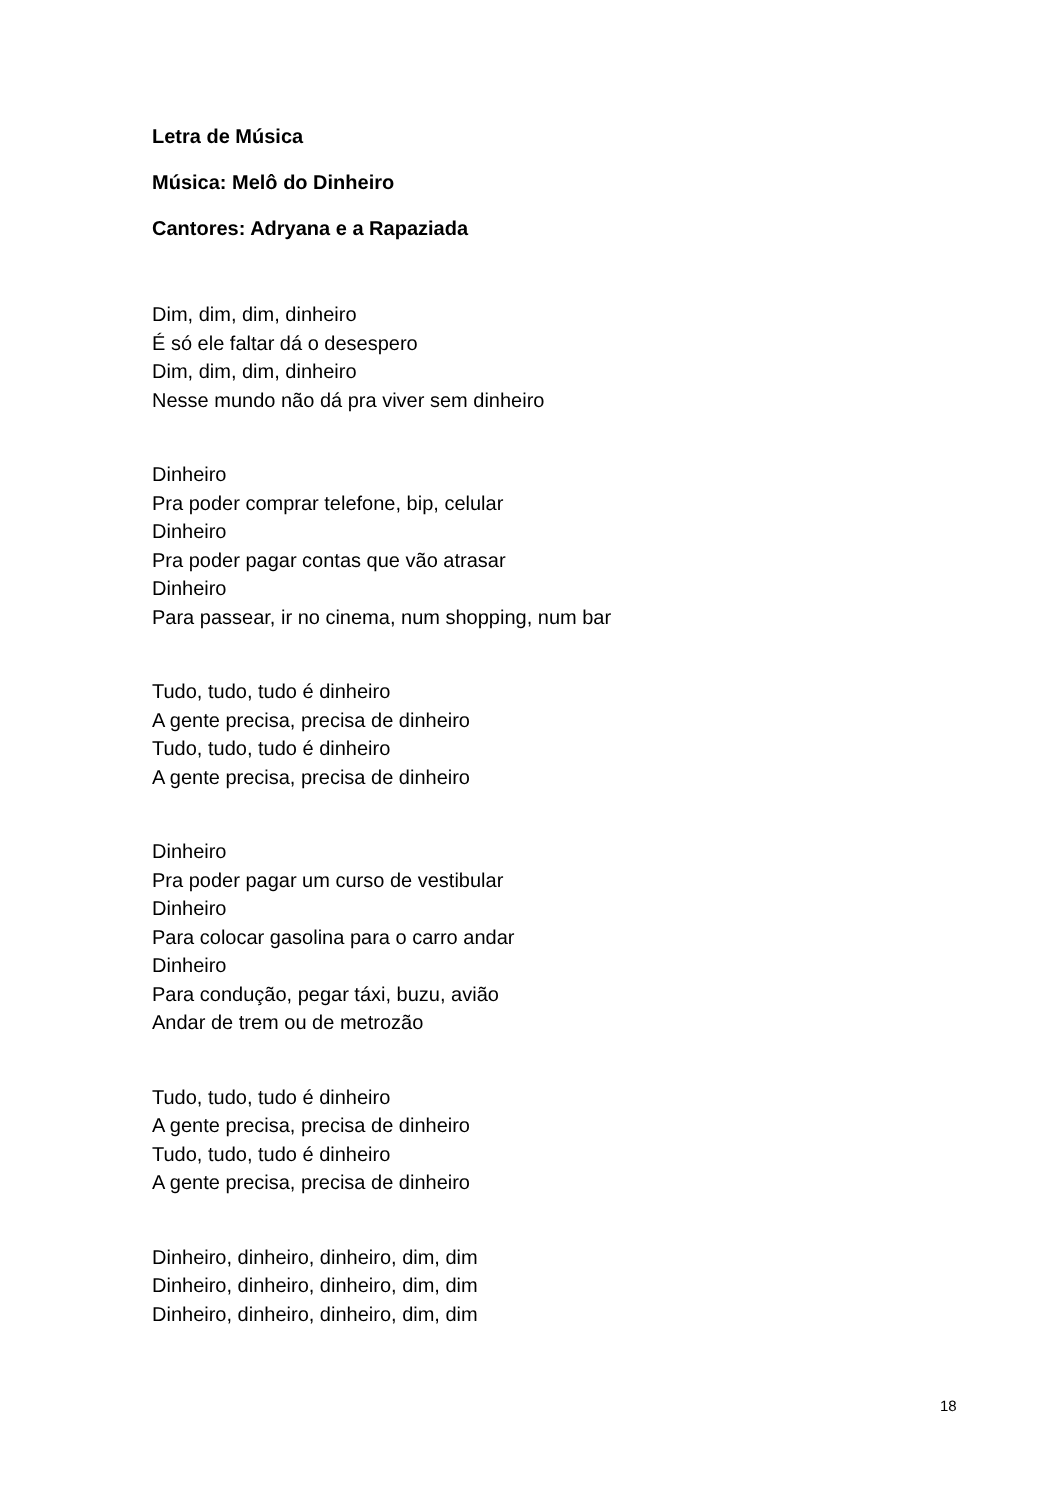Letra de Música
Música: Melô do Dinheiro
Cantores: Adryana e a Rapaziada
Dim, dim, dim, dinheiro
É só ele faltar dá o desespero
Dim, dim, dim, dinheiro
Nesse mundo não dá pra viver sem dinheiro
Dinheiro
Pra poder comprar telefone, bip, celular
Dinheiro
Pra poder pagar contas que vão atrasar
Dinheiro
Para passear, ir no cinema, num shopping, num bar
Tudo, tudo, tudo é dinheiro
A gente precisa, precisa de dinheiro
Tudo, tudo, tudo é dinheiro
A gente precisa, precisa de dinheiro
Dinheiro
Pra poder pagar um curso de vestibular
Dinheiro
Para colocar gasolina para o carro andar
Dinheiro
Para condução, pegar táxi, buzu, avião
Andar de trem ou de metrozão
Tudo, tudo, tudo é dinheiro
A gente precisa, precisa de dinheiro
Tudo, tudo, tudo é dinheiro
A gente precisa, precisa de dinheiro
Dinheiro, dinheiro, dinheiro, dim, dim
Dinheiro, dinheiro, dinheiro, dim, dim
Dinheiro, dinheiro, dinheiro, dim, dim
18